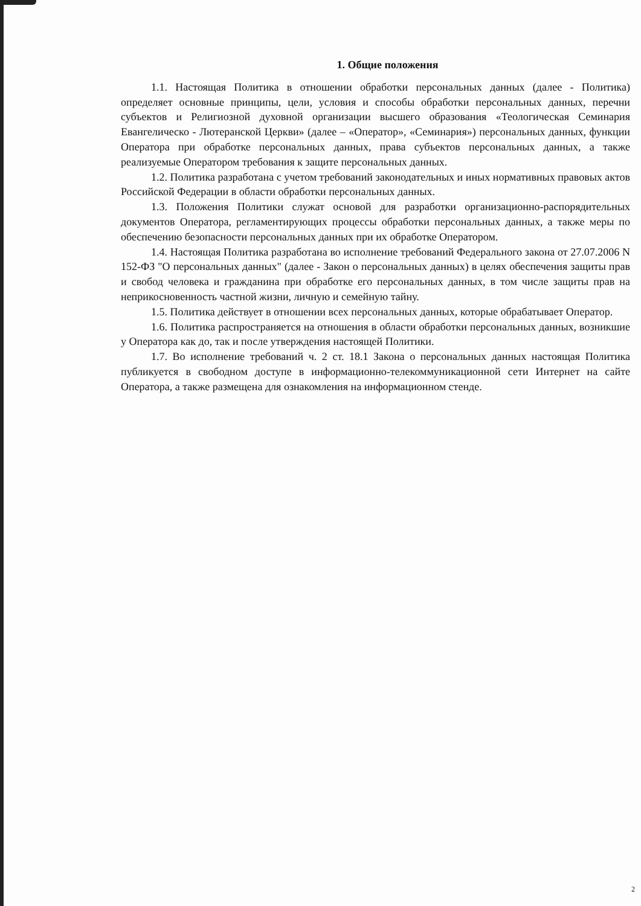1. Общие положения
1.1. Настоящая Политика в отношении обработки персональных данных (далее - Политика) определяет основные принципы, цели, условия и способы обработки персональных данных, перечни субъектов и Религиозной духовной организации высшего образования «Теологическая Семинария Евангелическо - Лютеранской Церкви» (далее – «Оператор», «Семинария») персональных данных, функции Оператора при обработке персональных данных, права субъектов персональных данных, а также реализуемые Оператором требования к защите персональных данных.
1.2. Политика разработана с учетом требований законодательных и иных нормативных правовых актов Российской Федерации в области обработки персональных данных.
1.3. Положения Политики служат основой для разработки организационно-распорядительных документов Оператора, регламентирующих процессы обработки персональных данных, а также меры по обеспечению безопасности персональных данных при их обработке Оператором.
1.4. Настоящая Политика разработана во исполнение требований Федерального закона от 27.07.2006 N 152-ФЗ "О персональных данных" (далее - Закон о персональных данных) в целях обеспечения защиты прав и свобод человека и гражданина при обработке его персональных данных, в том числе защиты прав на неприкосновенность частной жизни, личную и семейную тайну.
1.5. Политика действует в отношении всех персональных данных, которые обрабатывает Оператор.
1.6. Политика распространяется на отношения в области обработки персональных данных, возникшие у Оператора как до, так и после утверждения настоящей Политики.
1.7. Во исполнение требований ч. 2 ст. 18.1 Закона о персональных данных настоящая Политика публикуется в свободном доступе в информационно-телекоммуникационной сети Интернет на сайте Оператора, а также размещена для ознакомления на информационном стенде.
2